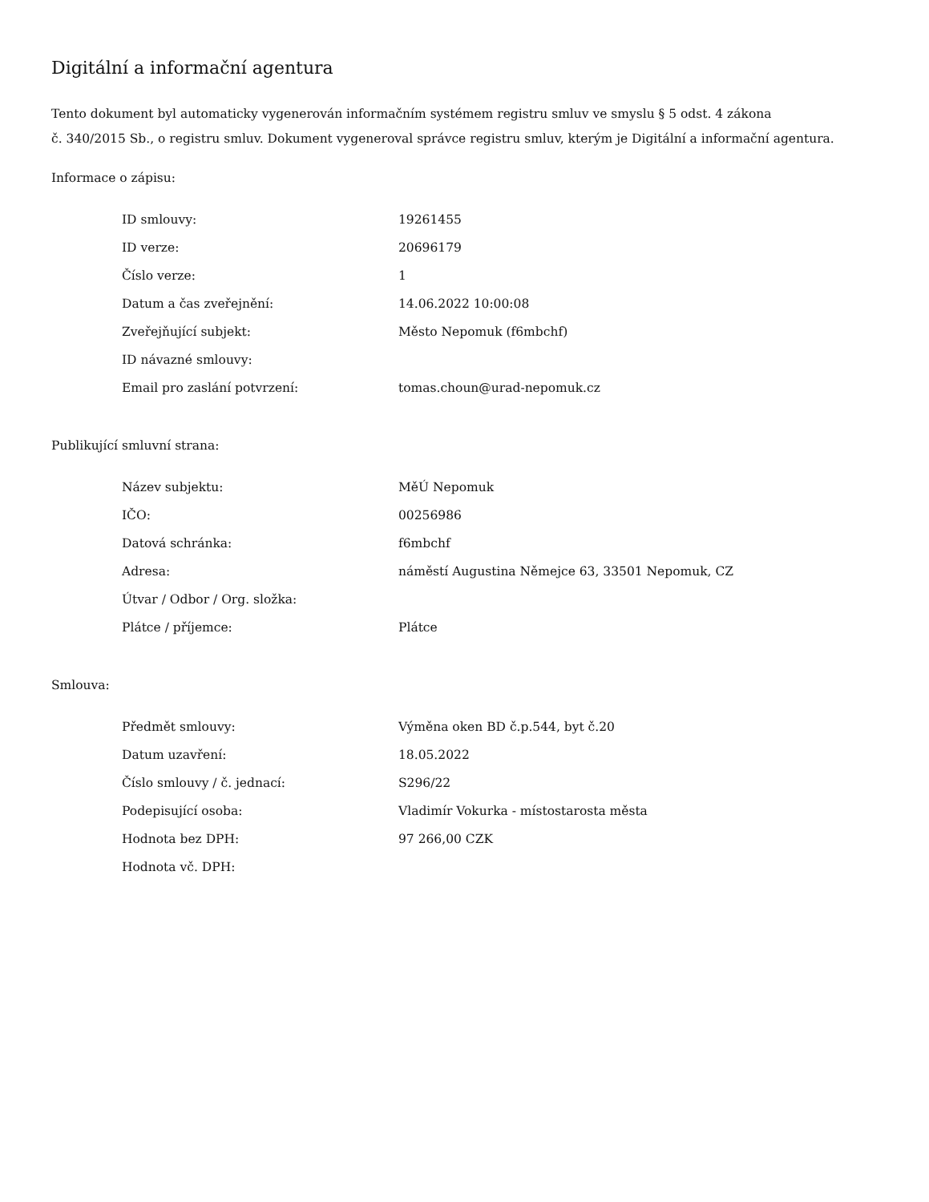Digitální a informační agentura
Tento dokument byl automaticky vygenerován informačním systémem registru smluv ve smyslu § 5 odst. 4 zákona
č. 340/2015 Sb., o registru smluv. Dokument vygeneroval správce registru smluv, kterým je Digitální a informační agentura.
Informace o zápisu:
| ID smlouvy: | 19261455 |
| ID verze: | 20696179 |
| Číslo verze: | 1 |
| Datum a čas zveřejnění: | 14.06.2022 10:00:08 |
| Zveřejňující subjekt: | Město Nepomuk (f6mbchf) |
| ID návazné smlouvy: | |
| Email pro zaslání potvrzení: | tomas.choun@urad-nepomuk.cz |
Publikující smluvní strana:
| Název subjektu: | MěÚ Nepomuk |
| IČO: | 00256986 |
| Datová schránka: | f6mbchf |
| Adresa: | náměstí Augustina Němejce 63, 33501 Nepomuk, CZ |
| Útvar / Odbor / Org. složka: | |
| Plátce / příjemce: | Plátce |
Smlouva:
| Předmět smlouvy: | Výměna oken BD č.p.544, byt č.20 |
| Datum uzavření: | 18.05.2022 |
| Číslo smlouvy / č. jednací: | S296/22 |
| Podepisující osoba: | Vladimír Vokurka - místostarosta města |
| Hodnota bez DPH: | 97 266,00 CZK |
| Hodnota vč. DPH: | |